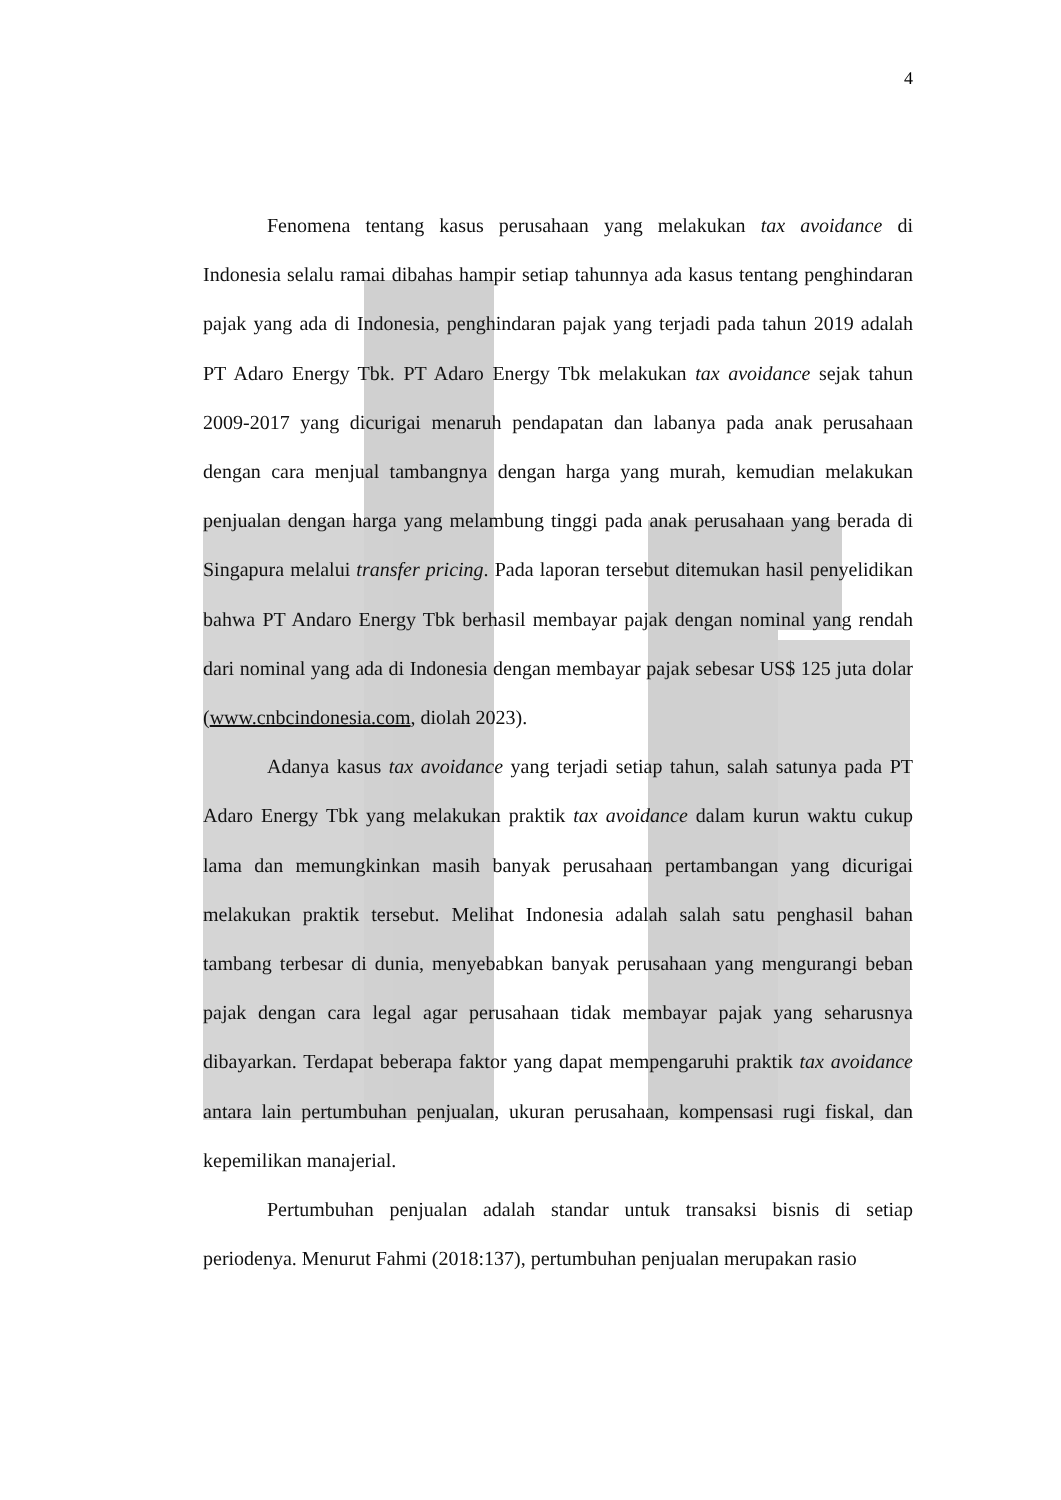4
Fenomena tentang kasus perusahaan yang melakukan tax avoidance di Indonesia selalu ramai dibahas hampir setiap tahunnya ada kasus tentang penghindaran pajak yang ada di Indonesia, penghindaran pajak yang terjadi pada tahun 2019 adalah PT Adaro Energy Tbk. PT Adaro Energy Tbk melakukan tax avoidance sejak tahun 2009-2017 yang dicurigai menaruh pendapatan dan labanya pada anak perusahaan dengan cara menjual tambangnya dengan harga yang murah, kemudian melakukan penjualan dengan harga yang melambung tinggi pada anak perusahaan yang berada di Singapura melalui transfer pricing. Pada laporan tersebut ditemukan hasil penyelidikan bahwa PT Andaro Energy Tbk berhasil membayar pajak dengan nominal yang rendah dari nominal yang ada di Indonesia dengan membayar pajak sebesar US$ 125 juta dolar (www.cnbcindonesia.com, diolah 2023).
Adanya kasus tax avoidance yang terjadi setiap tahun, salah satunya pada PT Adaro Energy Tbk yang melakukan praktik tax avoidance dalam kurun waktu cukup lama dan memungkinkan masih banyak perusahaan pertambangan yang dicurigai melakukan praktik tersebut. Melihat Indonesia adalah salah satu penghasil bahan tambang terbesar di dunia, menyebabkan banyak perusahaan yang mengurangi beban pajak dengan cara legal agar perusahaan tidak membayar pajak yang seharusnya dibayarkan. Terdapat beberapa faktor yang dapat mempengaruhi praktik tax avoidance antara lain pertumbuhan penjualan, ukuran perusahaan, kompensasi rugi fiskal, dan kepemilikan manajerial.
Pertumbuhan penjualan adalah standar untuk transaksi bisnis di setiap periodenya. Menurut Fahmi (2018:137), pertumbuhan penjualan merupakan rasio